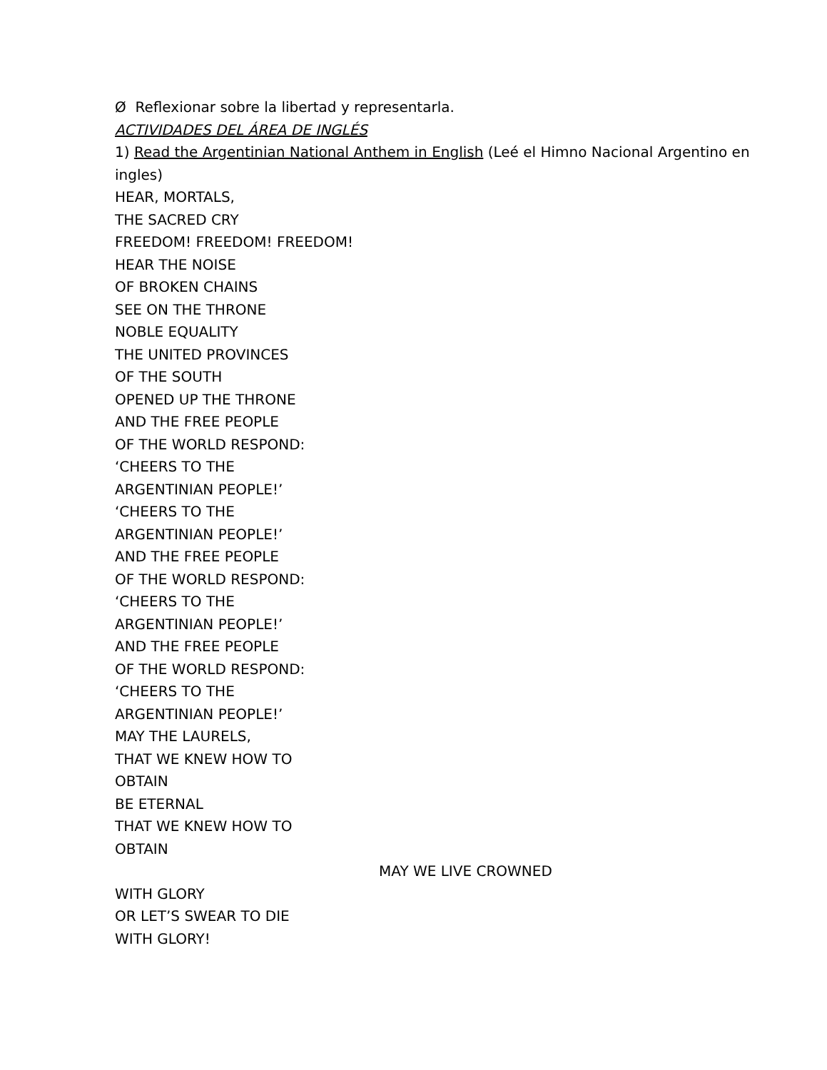Ø Reflexionar sobre la libertad y representarla.
ACTIVIDADES DEL ÁREA DE INGLÉS
1) Read the Argentinian National Anthem in English (Leé el Himno Nacional Argentino en ingles)
HEAR, MORTALS,
THE SACRED CRY
FREEDOM! FREEDOM! FREEDOM!
HEAR THE NOISE
OF BROKEN CHAINS
SEE ON THE THRONE
NOBLE EQUALITY
THE UNITED PROVINCES
OF THE SOUTH
OPENED UP THE THRONE
AND THE FREE PEOPLE
OF THE WORLD RESPOND:
‘CHEERS TO THE
ARGENTINIAN PEOPLE!’
‘CHEERS TO THE
ARGENTINIAN PEOPLE!’
AND THE FREE PEOPLE
OF THE WORLD RESPOND:
‘CHEERS TO THE
ARGENTINIAN PEOPLE!’
AND THE FREE PEOPLE
OF THE WORLD RESPOND:
‘CHEERS TO THE
ARGENTINIAN PEOPLE!’
MAY THE LAURELS,
THAT WE KNEW HOW TO
OBTAIN
BE ETERNAL
THAT WE KNEW HOW TO
OBTAIN
MAY WE LIVE CROWNED
WITH GLORY
OR LET’S SWEAR TO DIE
WITH GLORY!